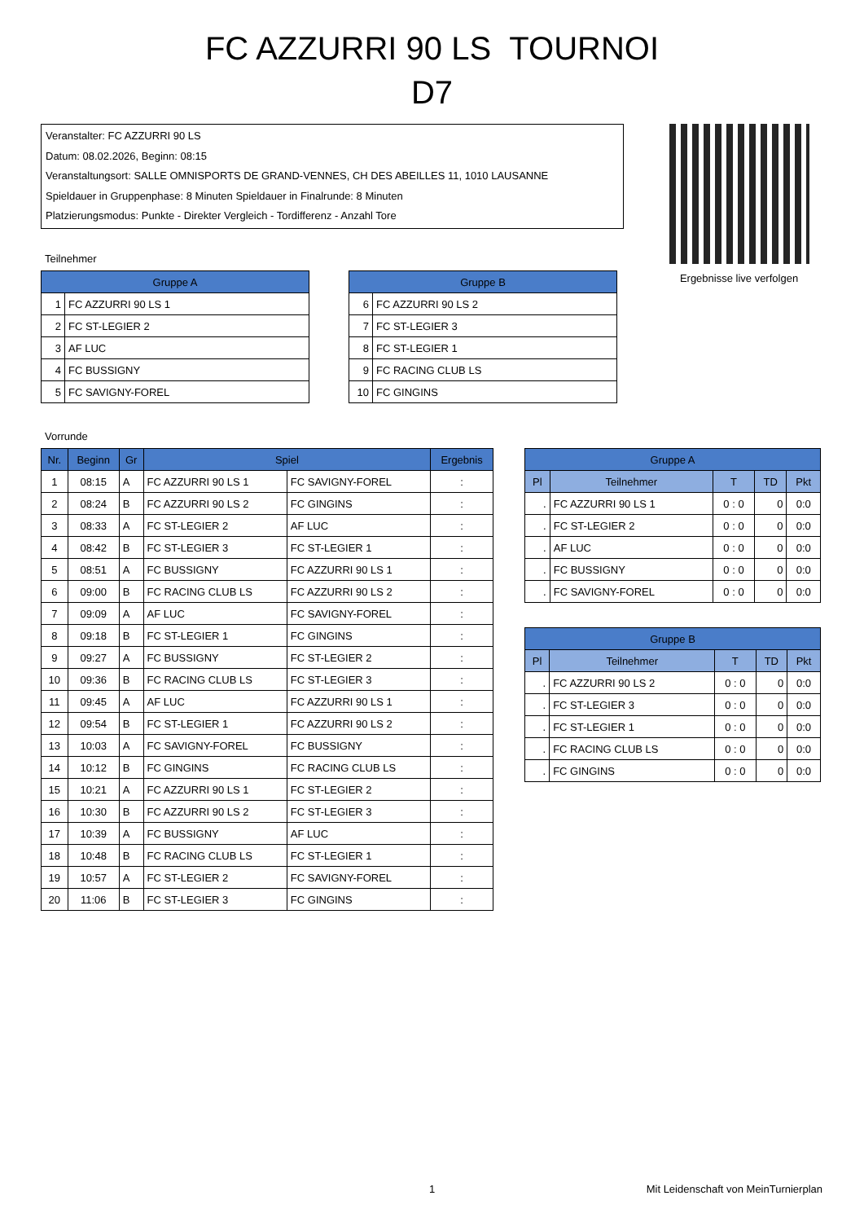FC AZZURRI 90 LS TOURNOI
D7
Veranstalter: FC AZZURRI 90 LS
Datum: 08.02.2026, Beginn: 08:15
Veranstaltungsort: SALLE OMNISPORTS DE GRAND-VENNES, CH DES ABEILLES 11, 1010 LAUSANNE
Spieldauer in Gruppenphase: 8 Minuten Spieldauer in Finalrunde: 8 Minuten
Platzierungsmodus: Punkte - Direkter Vergleich - Tordifferenz - Anzahl Tore
Ergebnisse live verfolgen
Teilnehmer
| Gruppe A | |
| --- | --- |
| 1 | FC AZZURRI 90 LS 1 |
| 2 | FC ST-LEGIER 2 |
| 3 | AF LUC |
| 4 | FC BUSSIGNY |
| 5 | FC SAVIGNY-FOREL |
| Gruppe B | |
| --- | --- |
| 6 | FC AZZURRI 90 LS 2 |
| 7 | FC ST-LEGIER 3 |
| 8 | FC ST-LEGIER 1 |
| 9 | FC RACING CLUB LS |
| 10 | FC GINGINS |
Vorrunde
| Nr. | Beginn | Gr | Spiel | | Ergebnis |
| --- | --- | --- | --- | --- | --- |
| 1 | 08:15 | A | FC AZZURRI 90 LS 1 | FC SAVIGNY-FOREL | : |
| 2 | 08:24 | B | FC AZZURRI 90 LS 2 | FC GINGINS | : |
| 3 | 08:33 | A | FC ST-LEGIER 2 | AF LUC | : |
| 4 | 08:42 | B | FC ST-LEGIER 3 | FC ST-LEGIER 1 | : |
| 5 | 08:51 | A | FC BUSSIGNY | FC AZZURRI 90 LS 1 | : |
| 6 | 09:00 | B | FC RACING CLUB LS | FC AZZURRI 90 LS 2 | : |
| 7 | 09:09 | A | AF LUC | FC SAVIGNY-FOREL | : |
| 8 | 09:18 | B | FC ST-LEGIER 1 | FC GINGINS | : |
| 9 | 09:27 | A | FC BUSSIGNY | FC ST-LEGIER 2 | : |
| 10 | 09:36 | B | FC RACING CLUB LS | FC ST-LEGIER 3 | : |
| 11 | 09:45 | A | AF LUC | FC AZZURRI 90 LS 1 | : |
| 12 | 09:54 | B | FC ST-LEGIER 1 | FC AZZURRI 90 LS 2 | : |
| 13 | 10:03 | A | FC SAVIGNY-FOREL | FC BUSSIGNY | : |
| 14 | 10:12 | B | FC GINGINS | FC RACING CLUB LS | : |
| 15 | 10:21 | A | FC AZZURRI 90 LS 1 | FC ST-LEGIER 2 | : |
| 16 | 10:30 | B | FC AZZURRI 90 LS 2 | FC ST-LEGIER 3 | : |
| 17 | 10:39 | A | FC BUSSIGNY | AF LUC | : |
| 18 | 10:48 | B | FC RACING CLUB LS | FC ST-LEGIER 1 | : |
| 19 | 10:57 | A | FC ST-LEGIER 2 | FC SAVIGNY-FOREL | : |
| 20 | 11:06 | B | FC ST-LEGIER 3 | FC GINGINS | : |
| Gruppe A | | | | |
| --- | --- | --- | --- | --- |
| Pl | Teilnehmer | T | TD | Pkt |
| . | FC AZZURRI 90 LS 1 | 0 : 0 | 0 | 0:0 |
| . | FC ST-LEGIER 2 | 0 : 0 | 0 | 0:0 |
| . | AF LUC | 0 : 0 | 0 | 0:0 |
| . | FC BUSSIGNY | 0 : 0 | 0 | 0:0 |
| . | FC SAVIGNY-FOREL | 0 : 0 | 0 | 0:0 |
| Gruppe B | | | | |
| --- | --- | --- | --- | --- |
| Pl | Teilnehmer | T | TD | Pkt |
| . | FC AZZURRI 90 LS 2 | 0 : 0 | 0 | 0:0 |
| . | FC ST-LEGIER 3 | 0 : 0 | 0 | 0:0 |
| . | FC ST-LEGIER 1 | 0 : 0 | 0 | 0:0 |
| . | FC RACING CLUB LS | 0 : 0 | 0 | 0:0 |
| . | FC GINGINS | 0 : 0 | 0 | 0:0 |
1 Mit Leidenschaft von MeinTurnierplan